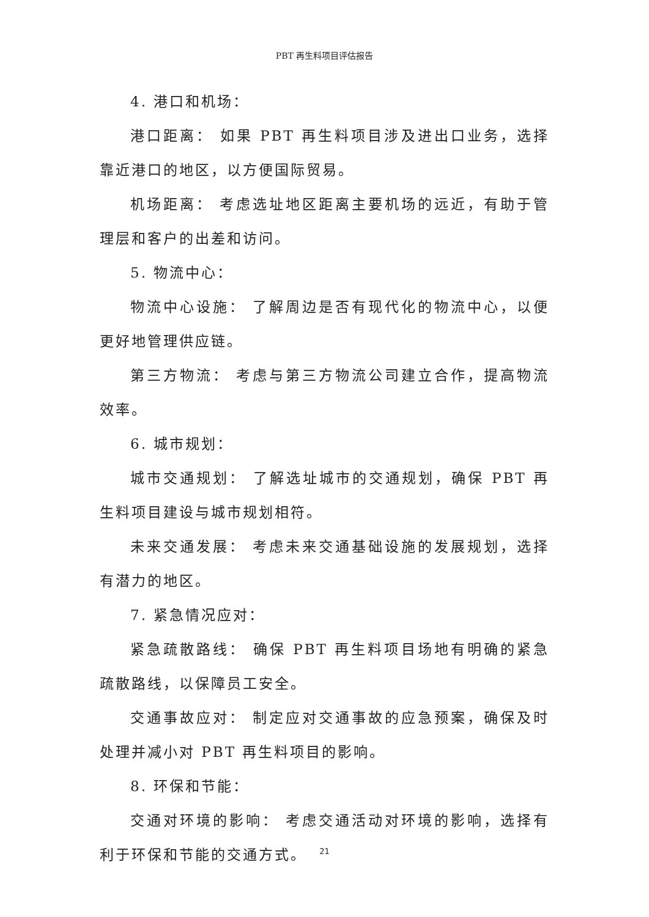PBT 再生料项目评估报告
4. 港口和机场：
港口距离： 如果 PBT 再生料项目涉及进出口业务，选择靠近港口的地区，以方便国际贸易。
机场距离： 考虑选址地区距离主要机场的远近，有助于管理层和客户的出差和访问。
5. 物流中心：
物流中心设施： 了解周边是否有现代化的物流中心，以便更好地管理供应链。
第三方物流： 考虑与第三方物流公司建立合作，提高物流效率。
6. 城市规划：
城市交通规划： 了解选址城市的交通规划，确保 PBT 再生料项目建设与城市规划相符。
未来交通发展： 考虑未来交通基础设施的发展规划，选择有潜力的地区。
7. 紧急情况应对：
紧急疏散路线： 确保 PBT 再生料项目场地有明确的紧急疏散路线，以保障员工安全。
交通事故应对： 制定应对交通事故的应急预案，确保及时处理并减小对 PBT 再生料项目的影响。
8. 环保和节能：
交通对环境的影响： 考虑交通活动对环境的影响，选择有利于环保和节能的交通方式。
21